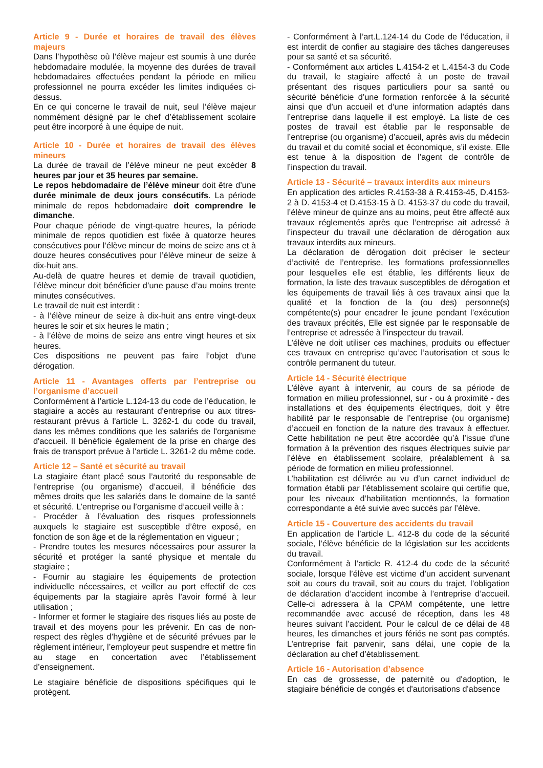Article 9 - Durée et horaires de travail des élèves majeurs
Dans l’hypothèse où l’élève majeur est soumis à une durée hebdomadaire modulée, la moyenne des durées de travail hebdomadaires effectuées pendant la période en milieu professionnel ne pourra excéder les limites indiquées ci-dessus.
En ce qui concerne le travail de nuit, seul l’élève majeur nommément désigné par le chef d’établissement scolaire peut être incorporé à une équipe de nuit.
Article 10 - Durée et horaires de travail des élèves mineurs
La durée de travail de l’élève mineur ne peut excéder 8 heures par jour et 35 heures par semaine.
Le repos hebdomadaire de l’élève mineur doit être d’une durée minimale de deux jours consécutifs. La période minimale de repos hebdomadaire doit comprendre le dimanche.
Pour chaque période de vingt-quatre heures, la période minimale de repos quotidien est fixée à quatorze heures consécutives pour l’élève mineur de moins de seize ans et à douze heures consécutives pour l’élève mineur de seize à dix-huit ans.
Au-delà de quatre heures et demie de travail quotidien, l’élève mineur doit bénéficier d’une pause d’au moins trente minutes consécutives.
Le travail de nuit est interdit :
- à l’élève mineur de seize à dix-huit ans entre vingt-deux heures le soir et six heures le matin ;
- à l’élève de moins de seize ans entre vingt heures et six heures.
Ces dispositions ne peuvent pas faire l’objet d’une dérogation.
Article 11 - Avantages offerts par l’entreprise ou l’organisme d’accueil
Conformément à l’article L.124-13 du code de l’éducation, le stagiaire a accès au restaurant d'entreprise ou aux titres-restaurant prévus à l'article L. 3262-1 du code du travail, dans les mêmes conditions que les salariés de l'organisme d'accueil. Il bénéficie également de la prise en charge des frais de transport prévue à l'article L. 3261-2 du même code.
Article 12 – Santé et sécurité au travail
La stagiaire étant placé sous l’autorité du responsable de l’entreprise (ou organisme) d’accueil, il bénéficie des mêmes droits que les salariés dans le domaine de la santé et sécurité. L’entreprise ou l’organisme d’accueil veille à :
- Procéder à l’évaluation des risques professionnels auxquels le stagiaire est susceptible d’être exposé, en fonction de son âge et de la réglementation en vigueur ;
- Prendre toutes les mesures nécessaires pour assurer la sécurité et protéger la santé physique et mentale du stagiaire ;
- Fournir au stagiaire les équipements de protection individuelle nécessaires, et veiller au port effectif de ces équipements par la stagiaire après l’avoir formé à leur utilisation ;
- Informer et former le stagiaire des risques liés au poste de travail et des moyens pour les prévenir. En cas de non-respect des règles d’hygiène et de sécurité prévues par le règlement intérieur, l’employeur peut suspendre et mettre fin au stage en concertation avec l’établissement d’enseignement.
Le stagiaire bénéficie de dispositions spécifiques qui le protègent.
- Conformément à l’art.L.124-14 du Code de l’éducation, il est interdit de confier au stagiaire des tâches dangereuses pour sa santé et sa sécurité.
- Conformément aux articles L.4154-2 et L.4154-3 du Code du travail, le stagiaire affecté à un poste de travail présentant des risques particuliers pour sa santé ou sécurité bénéficie d’une formation renforcée à la sécurité ainsi que d’un accueil et d’une information adaptés dans l’entreprise dans laquelle il est employé. La liste de ces postes de travail est établie par le responsable de l’entreprise (ou organisme) d’accueil, après avis du médecin du travail et du comité social et économique, s’il existe. Elle est tenue à la disposition de l’agent de contrôle de l’inspection du travail.
Article 13 - Sécurité – travaux interdits aux mineurs
En application des articles R.4153-38 à R.4153-45, D.4153-2 à D. 4153-4 et D.4153-15 à D. 4153-37 du code du travail, l’élève mineur de quinze ans au moins, peut être affecté aux travaux réglementés après que l’entreprise ait adressé à l’inspecteur du travail une déclaration de dérogation aux travaux interdits aux mineurs.
La déclaration de dérogation doit préciser le secteur d’activité de l’entreprise, les formations professionnelles pour lesquelles elle est établie, les différents lieux de formation, la liste des travaux susceptibles de dérogation et les équipements de travail liés à ces travaux ainsi que la qualité et la fonction de la (ou des) personne(s) compétente(s) pour encadrer le jeune pendant l’exécution des travaux précités, Elle est signée par le responsable de l’entreprise et adressée à l’inspecteur du travail.
L’élève ne doit utiliser ces machines, produits ou effectuer ces travaux en entreprise qu’avec l’autorisation et sous le contrôle permanent du tuteur.
Article 14 - Sécurité électrique
L’élève ayant à intervenir, au cours de sa période de formation en milieu professionnel, sur - ou à proximité - des installations et des équipements électriques, doit y être habilité par le responsable de l’entreprise (ou organisme) d’accueil en fonction de la nature des travaux à effectuer. Cette habilitation ne peut être accordée qu’à l’issue d’une formation à la prévention des risques électriques suivie par l’élève en établissement scolaire, préalablement à sa période de formation en milieu professionnel.
L’habilitation est délivrée au vu d’un carnet individuel de formation établi par l’établissement scolaire qui certifie que, pour les niveaux d’habilitation mentionnés, la formation correspondante a été suivie avec succès par l’élève.
Article 15 - Couverture des accidents du travail
En application de l’article L. 412-8 du code de la sécurité sociale, l’élève bénéficie de la législation sur les accidents du travail.
Conformément à l’article R. 412-4 du code de la sécurité sociale, lorsque l’élève est victime d’un accident survenant soit au cours du travail, soit au cours du trajet, l’obligation de déclaration d’accident incombe à l’entreprise d’accueil. Celle-ci adressera à la CPAM compétente, une lettre recommandée avec accusé de réception, dans les 48 heures suivant l’accident. Pour le calcul de ce délai de 48 heures, les dimanches et jours fériés ne sont pas comptés. L’entreprise fait parvenir, sans délai, une copie de la déclaration au chef d’établissement.
Article 16 - Autorisation d’absence
En cas de grossesse, de paternité ou d'adoption, le stagiaire bénéficie de congés et d'autorisations d'absence